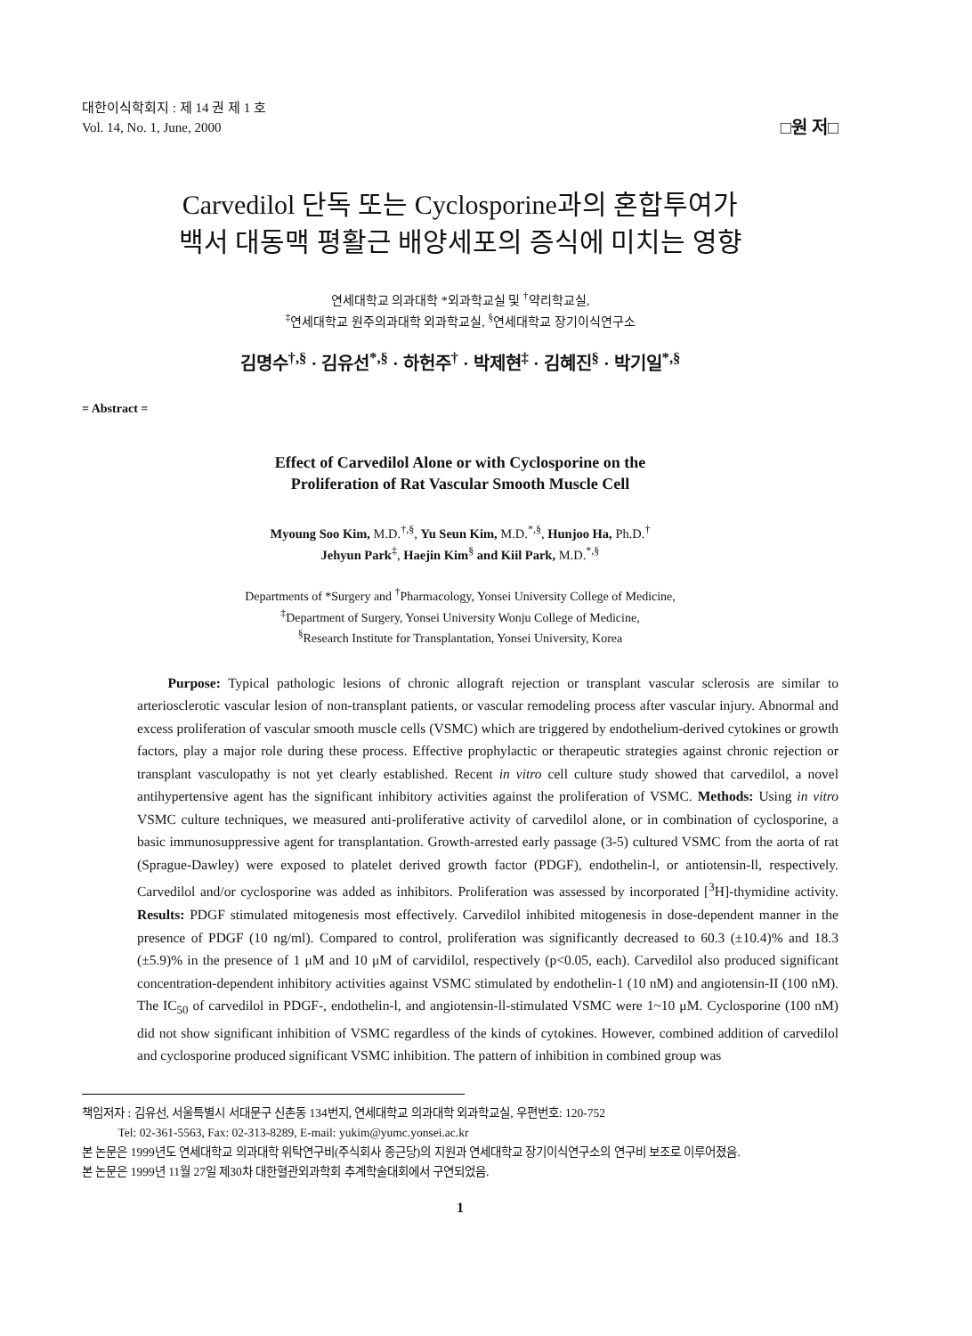대한이식학회지 : 제 14 권 제 1 호
Vol. 14, No. 1, June, 2000
□원 저□
Carvedilol 단독 또는 Cyclosporine과의 혼합투여가
백서 대동맥 평활근 배양세포의 증식에 미치는 영향
연세대학교 의과대학 *외과학교실 및 <sup>†</sup>약리학교실,
<sup>‡</sup> 연세대학교 원주의과대학 외과학교실, <sup>§</sup>연세대학교 장기이식연구소
김명수<sup>†,§</sup> · 김유선<sup>*,§</sup> · 하헌주<sup>†</sup> · 박제현<sup>‡</sup> · 김혜진<sup>§</sup> · 박기일<sup>*,§</sup>
= Abstract =
Effect of Carvedilol Alone or with Cyclosporine on the
Proliferation of Rat Vascular Smooth Muscle Cell
Myoung Soo Kim, M.D.<sup>†,§</sup>, Yu Seun Kim, M.D.<sup>*,§</sup>, Hunjoo Ha, Ph.D.<sup>†</sup>
Jehyun Park<sup>‡</sup>, Haejin Kim<sup>§</sup> and Kiil Park, M.D.<sup>*,§</sup>
Departments of *Surgery and <sup>†</sup>Pharmacology, Yonsei University College of Medicine,
<sup>‡</sup> Department of Surgery, Yonsei University Wonju College of Medicine,
<sup>§</sup> Research Institute for Transplantation, Yonsei University, Korea
Purpose: Typical pathologic lesions of chronic allograft rejection or transplant vascular sclerosis are similar to arteriosclerotic vascular lesion of non-transplant patients, or vascular remodeling process after vascular injury. Abnormal and excess proliferation of vascular smooth muscle cells (VSMC) which are triggered by endothelium-derived cytokines or growth factors, play a major role during these process. Effective prophylactic or therapeutic strategies against chronic rejection or transplant vasculopathy is not yet clearly established. Recent in vitro cell culture study showed that carvedilol, a novel antihypertensive agent has the significant inhibitory activities against the proliferation of VSMC. Methods: Using in vitro VSMC culture techniques, we measured anti-proliferative activity of carvedilol alone, or in combination of cyclosporine, a basic immunosuppressive agent for transplantation. Growth-arrested early passage (3-5) cultured VSMC from the aorta of rat (Sprague-Dawley) were exposed to platelet derived growth factor (PDGF), endothelin-l, or antiotensin-ll, respectively. Carvedilol and/or cyclosporine was added as inhibitors. Proliferation was assessed by incorporated [<sup>3</sup>H]-thymidine activity. Results: PDGF stimulated mitogenesis most effectively. Carvedilol inhibited mitogenesis in dose-dependent manner in the presence of PDGF (10 ng/ml). Compared to control, proliferation was significantly decreased to 60.3 (±10.4)% and 18.3 (±5.9)% in the presence of 1 μM and 10 μM of carvidilol, respectively (p<0.05, each). Carvedilol also produced significant concentration-dependent inhibitory activities against VSMC stimulated by endothelin-1 (10 nM) and angiotensin-II (100 nM). The IC<sub>50</sub> of carvedilol in PDGF-, endothelin-l, and angiotensin-ll-stimulated VSMC were 1~10 μM. Cyclosporine (100 nM) did not show significant inhibition of VSMC regardless of the kinds of cytokines. However, combined addition of carvedilol and cyclosporine produced significant VSMC inhibition. The pattern of inhibition in combined group was
책임저자 : 김유선, 서울특별시 서대문구 신촌동 134번지, 연세대학교 의과대학 외과학교실, 우편번호: 120-752
Tel: 02-361-5563, Fax: 02-313-8289, E-mail: yukim@yumc.yonsei.ac.kr
본 논문은 1999년도 연세대학교 의과대학 위탁연구비(주식회사 종근당)의 지원과 연세대학교 장기이식연구소의 연구비 보조로 이루어졌음.
본 논문은 1999년 11월 27일 제30차 대한혈관외과학회 추계학술대회에서 구연되었음.
1